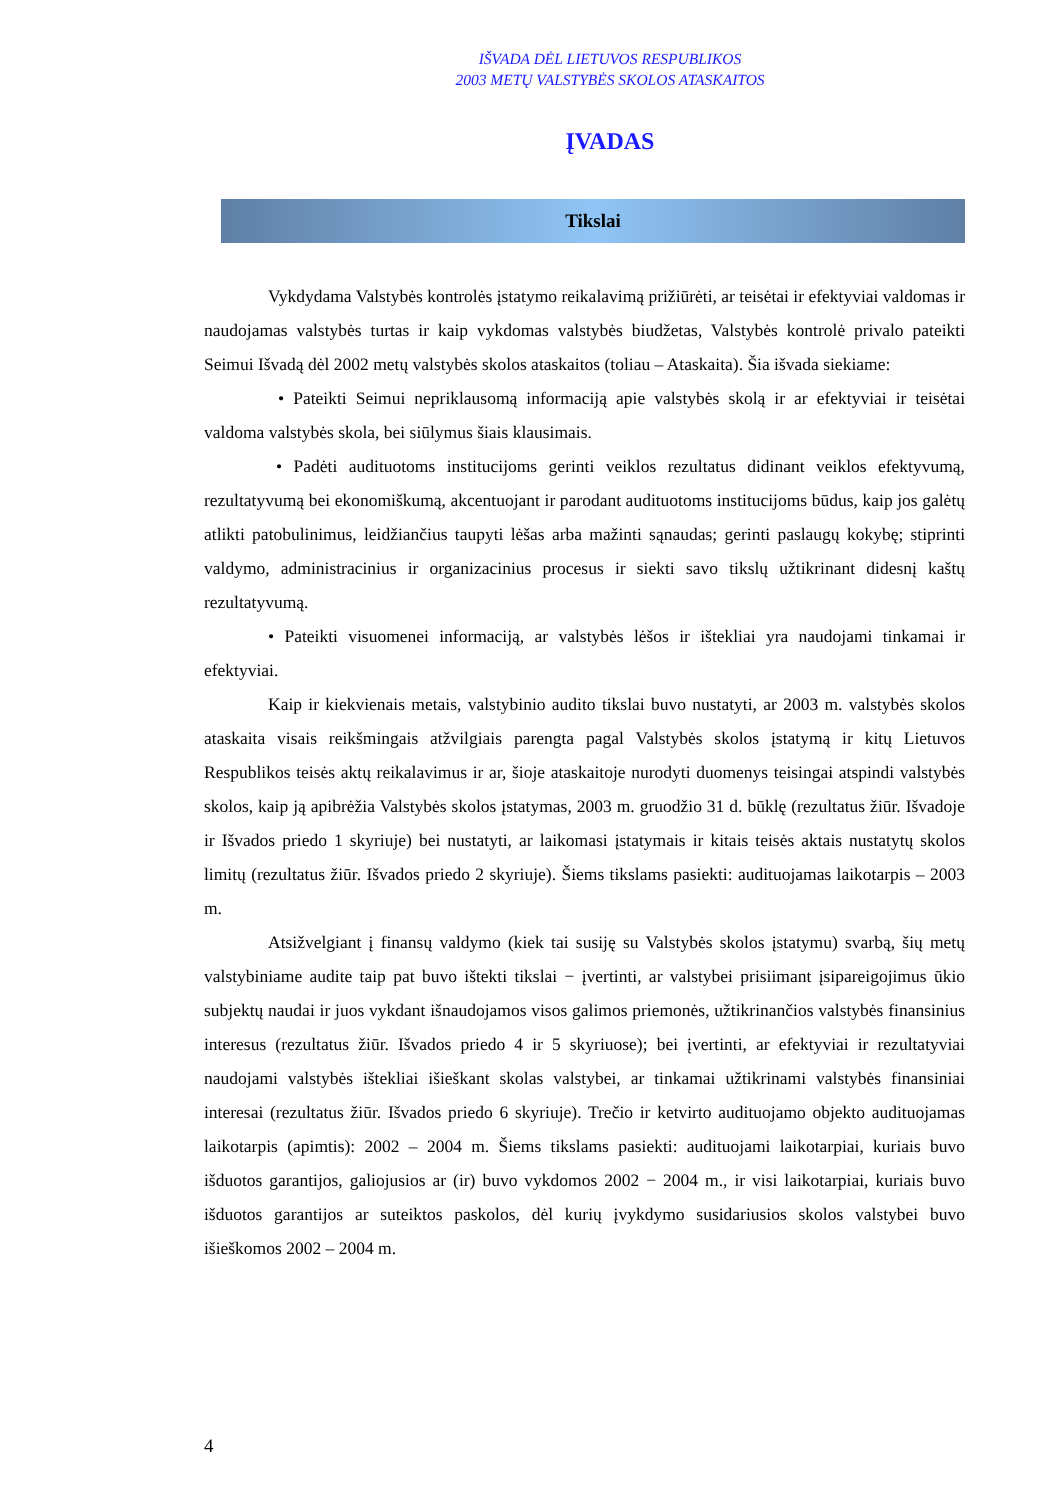IŠVADA DĖL LIETUVOS RESPUBLIKOS
2003 METŲ VALSTYBĖS SKOLOS ATASKAITOS
ĮVADAS
Tikslai
Vykdydama Valstybės kontrolės įstatymo reikalavimą prižiūrėti, ar teisėtai ir efektyviai valdomas ir naudojamas valstybės turtas ir kaip vykdomas valstybės biudžetas, Valstybės kontrolė privalo pateikti Seimui Išvadą dėl 2002 metų valstybės skolos ataskaitos (toliau – Ataskaita). Šia išvada siekiame:
• Pateikti Seimui nepriklausomą informaciją apie valstybės skolą ir ar efektyviai ir teisėtai valdoma valstybės skola, bei siūlymus šiais klausimais.
• Padėti audituotoms institucijoms gerinti veiklos rezultatus didinant veiklos efektyvumą, rezultatyvumą bei ekonomiškumą, akcentuojant ir parodant audituotoms institucijoms būdus, kaip jos galėtų atlikti patobulinimus, leidžiančius taupyti lėšas arba mažinti sąnaudas; gerinti paslaugų kokybę; stiprinti valdymo, administracinius ir organizacinius procesus ir siekti savo tikslų užtikrinant didesnį kaštų rezultatyvumą.
• Pateikti visuomenei informaciją, ar valstybės lėšos ir ištekliai yra naudojami tinkamai ir efektyviai.
Kaip ir kiekvienais metais, valstybinio audito tikslai buvo nustatyti, ar 2003 m. valstybės skolos ataskaita visais reikšmingais atžvilgiais parengta pagal Valstybės skolos įstatymą ir kitų Lietuvos Respublikos teisės aktų reikalavimus ir ar, šioje ataskaitoje nurodyti duomenys teisingai atspindi valstybės skolos, kaip ją apibrėžia Valstybės skolos įstatymas, 2003 m. gruodžio 31 d. būklę (rezultatus žiūr. Išvadoje ir Išvados priedo 1 skyriuje) bei nustatyti, ar laikomasi įstatymais ir kitais teisės aktais nustatytų skolos limitų (rezultatus žiūr. Išvados priedo 2 skyriuje). Šiems tikslams pasiekti: audituojamas laikotarpis – 2003 m.
Atsižvelgiant į finansų valdymo (kiek tai susiję su Valstybės skolos įstatymu) svarbą, šių metų valstybiniame audite taip pat buvo ištekti tikslai − įvertinti, ar valstybei prisiimant įsipareigojimus ūkio subjektų naudai ir juos vykdant išnaudojamos visos galimos priemonės, užtikrinančios valstybės finansinius interesus (rezultatus žiūr. Išvados priedo 4 ir 5 skyriuose); bei įvertinti, ar efektyviai ir rezultatyviai naudojami valstybės ištekliai išieškant skolas valstybei, ar tinkamai užtikrinami valstybės finansiniai interesai (rezultatus žiūr. Išvados priedo 6 skyriuje). Trečio ir ketvirto audituojamo objekto audituojamas laikotarpis (apimtis): 2002 – 2004 m. Šiems tikslams pasiekti: audituojami laikotarpiai, kuriais buvo išduotos garantijos, galiojusios ar (ir) buvo vykdomos 2002 − 2004 m., ir visi laikotarpiai, kuriais buvo išduotos garantijos ar suteiktos paskolos, dėl kurių įvykdymo susidariusios skolos valstybei buvo išieškomos 2002 – 2004 m.
4